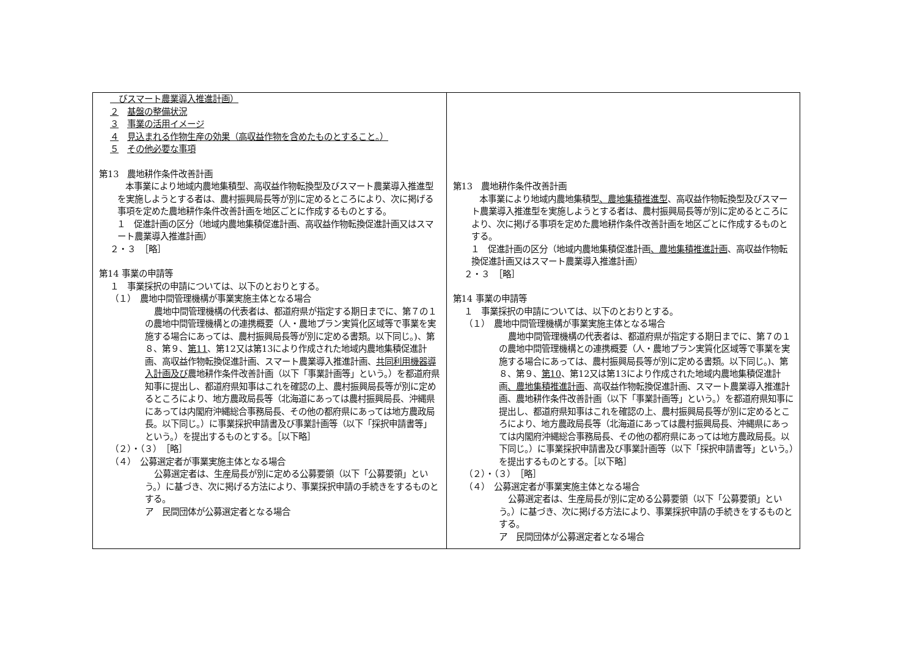| びスマート農業導入推進計画） ２ 基盤の整備状況 ３ 事業の活用イメージ ４ 見込まれる作物生産の効果（高収益作物を含めたものとすること。） ５ その他必要な事項 第13 農地耕作条件改善計画 本事業により地域内農地集積型、高収益作物転換型及びスマート農業導入推進型を実施しようとする者は、農村振興局長等が別に定めるところにより、次に掲げる事項を定めた農地耕作条件改善計画を地区ごとに作成するものとする。 １ 促進計画の区分（地域内農地集積促進計画、高収益作物転換促進計画又はスマート農業導入推進計画） ２・３ ［略］ 第14 事業の申請等 １ 事業採択の申請については、以下のとおりとする。 （１） 農地中間管理機構が事業実施主体となる場合 農地中間管理機構の代表者は、都道府県が指定する期日までに、第７の１の農地中間管理機構との連携概要（人・農地プラン実質化区域等で事業を実施する場合にあっては、農村振興局長等が別に定める書類。以下同じ。)、第８、第９、 第11 、第12又は第13により作成された地域内農地集積促進計画、高収益作物転換促進計画、スマート農業導入推進計画、 共同利用機器導入計画及び 農地耕作条件改善計画（以下「事業計画等」という。）を都道府県知事に提出し、都道府県知事はこれを確認の上、農村振興局長等が別に定めるところにより、地方農政局長等（北海道にあっては農村振興局長、沖縄県にあっては内閣府沖縄総合事務局長、その他の都府県にあっては地方農政局長。以下同じ。）に事業採択申請書及び事業計画等（以下「採択申請書等」という。）を提出するものとする。［以下略］ （２）・（３） ［略］ （４） 公募選定者が事業実施主体となる場合 公募選定者は、生産局長が別に定める公募要領（以下「公募要領」という。）に基づき、次に掲げる方法により、事業採択申請の手続きをするものとする。 ア 民間団体が公募選定者となる場合 | 第13 農地耕作条件改善計画 本事業により地域内農地集積型 、農地集積推進型 、高収益作物転換型及びスマート農業導入推進型を実施しようとする者は、農村振興局長等が別に定めるところにより、次に掲げる事項を定めた農地耕作条件改善計画を地区ごとに作成するものとする。 １ 促進計画の区分（地域内農地集積促進計画 、農地集積推進計画 、高収益作物転換促進計画又はスマート農業導入推進計画） ２・３ ［略］ 第14 事業の申請等 １ 事業採択の申請については、以下のとおりとする。 （１） 農地中間管理機構が事業実施主体となる場合 農地中間管理機構の代表者は、都道府県が指定する期日までに、第７の１の農地中間管理機構との連携概要（人・農地プラン実質化区域等で事業を実施する場合にあっては、農村振興局長等が別に定める書類。以下同じ。)、第８、第９、 第10 、第12又は第13により作成された地域内農地集積促進計画 、農地集積推進計画 、高収益作物転換促進計画、スマート農業導入推進計画、農地耕作条件改善計画（以下「事業計画等」という。）を都道府県知事に提出し、都道府県知事はこれを確認の上、農村振興局長等が別に定めるところにより、地方農政局長等（北海道にあっては農村振興局長、沖縄県にあっては内閣府沖縄総合事務局長、その他の都府県にあっては地方農政局長。以下同じ。）に事業採択申請書及び事業計画等（以下「採択申請書等」という。）を提出するものとする。［以下略］ （２）・（３） ［略］ （４） 公募選定者が事業実施主体となる場合 公募選定者は、生産局長が別に定める公募要領（以下「公募要領」という。）に基づき、次に掲げる方法により、事業採択申請の手続きをするものとする。 ア 民間団体が公募選定者となる場合 |